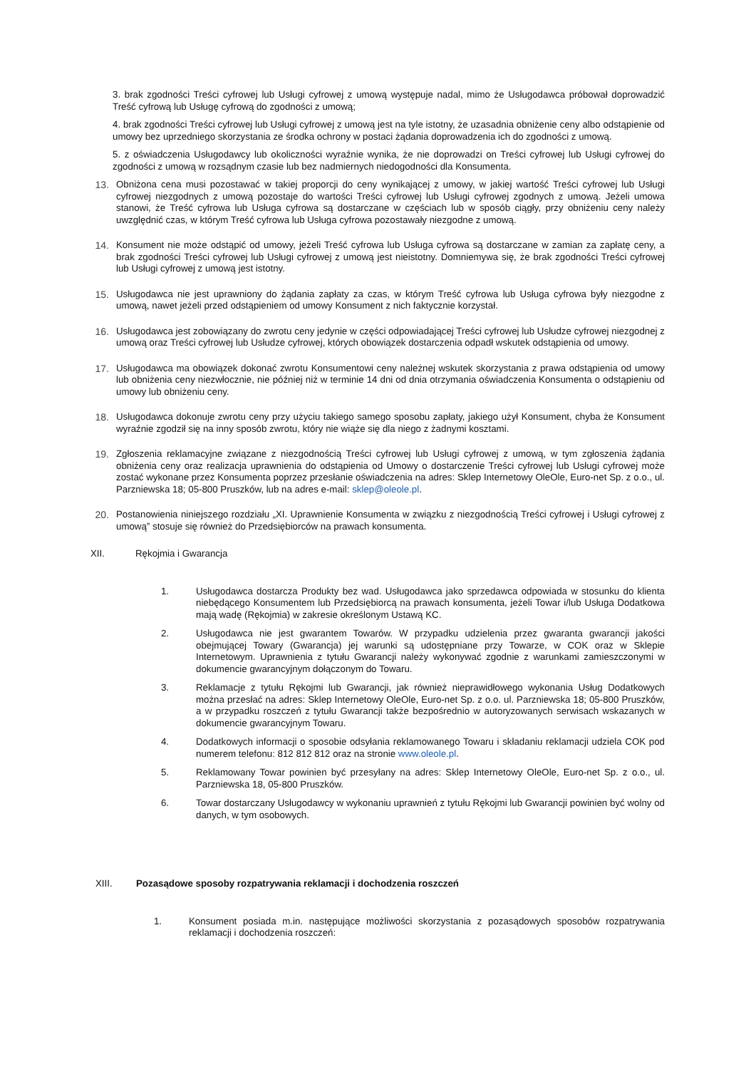3. brak zgodności Treści cyfrowej lub Usługi cyfrowej z umową występuje nadal, mimo że Usługodawca próbował doprowadzić Treść cyfrową lub Usługę cyfrową do zgodności z umową;
4. brak zgodności Treści cyfrowej lub Usługi cyfrowej z umową jest na tyle istotny, że uzasadnia obniżenie ceny albo odstąpienie od umowy bez uprzedniego skorzystania ze środka ochrony w postaci żądania doprowadzenia ich do zgodności z umową.
5. z oświadczenia Usługodawcy lub okoliczności wyraźnie wynika, że nie doprowadzi on Treści cyfrowej lub Usługi cyfrowej do zgodności z umową w rozsądnym czasie lub bez nadmiernych niedogodności dla Konsumenta.
13. Obniżona cena musi pozostawać w takiej proporcji do ceny wynikającej z umowy, w jakiej wartość Treści cyfrowej lub Usługi cyfrowej niezgodnych z umową pozostaje do wartości Treści cyfrowej lub Usługi cyfrowej zgodnych z umową. Jeżeli umowa stanowi, że Treść cyfrowa lub Usługa cyfrowa są dostarczane w częściach lub w sposób ciągły, przy obniżeniu ceny należy uwzględnić czas, w którym Treść cyfrowa lub Usługa cyfrowa pozostawały niezgodne z umową.
14. Konsument nie może odstąpić od umowy, jeżeli Treść cyfrowa lub Usługa cyfrowa są dostarczane w zamian za zapłatę ceny, a brak zgodności Treści cyfrowej lub Usługi cyfrowej z umową jest nieistotny. Domniemywa się, że brak zgodności Treści cyfrowej lub Usługi cyfrowej z umową jest istotny.
15. Usługodawca nie jest uprawniony do żądania zapłaty za czas, w którym Treść cyfrowa lub Usługa cyfrowa były niezgodne z umową, nawet jeżeli przed odstąpieniem od umowy Konsument z nich faktycznie korzystał.
16. Usługodawca jest zobowiązany do zwrotu ceny jedynie w części odpowiadającej Treści cyfrowej lub Usłudze cyfrowej niezgodnej z umową oraz Treści cyfrowej lub Usłudze cyfrowej, których obowiązek dostarczenia odpadł wskutek odstąpienia od umowy.
17. Usługodawca ma obowiązek dokonać zwrotu Konsumentowi ceny należnej wskutek skorzystania z prawa odstąpienia od umowy lub obniżenia ceny niezwłocznie, nie później niż w terminie 14 dni od dnia otrzymania oświadczenia Konsumenta o odstąpieniu od umowy lub obniżeniu ceny.
18. Usługodawca dokonuje zwrotu ceny przy użyciu takiego samego sposobu zapłaty, jakiego użył Konsument, chyba że Konsument wyraźnie zgodził się na inny sposób zwrotu, który nie wiąże się dla niego z żadnymi kosztami.
19. Zgłoszenia reklamacyjne związane z niezgodnością Treści cyfrowej lub Usługi cyfrowej z umową, w tym zgłoszenia żądania obniżenia ceny oraz realizacja uprawnienia do odstąpienia od Umowy o dostarczenie Treści cyfrowej lub Usługi cyfrowej może zostać wykonane przez Konsumenta poprzez przesłanie oświadczenia na adres: Sklep Internetowy OleOle, Euro-net Sp. z o.o., ul. Parzniewska 18; 05-800 Pruszków, lub na adres e-mail: sklep@oleole.pl.
20. Postanowienia niniejszego rozdziału „XI. Uprawnienie Konsumenta w związku z niezgodnością Treści cyfrowej i Usługi cyfrowej z umową” stosuje się również do Przedsiębiorców na prawach konsumenta.
XII. Rękojmia i Gwarancja
1. Usługodawca dostarcza Produkty bez wad. Usługodawca jako sprzedawca odpowiada w stosunku do klienta niebędącego Konsumentem lub Przedsiębiorcą na prawach konsumenta, jeżeli Towar i/lub Usługa Dodatkowa mają wadę (Rękojmia) w zakresie określonym Ustawą KC.
2. Usługodawca nie jest gwarantem Towarów. W przypadku udzielenia przez gwaranta gwarancji jakości obejmującej Towary (Gwarancja) jej warunki są udostępniane przy Towarze, w COK oraz w Sklepie Internetowym. Uprawnienia z tytułu Gwarancji należy wykonywać zgodnie z warunkami zamieszczonymi w dokumencie gwarancyjnym dołączonym do Towaru.
3. Reklamacje z tytułu Rękojmi lub Gwarancji, jak również nieprawidłowego wykonania Usług Dodatkowych można przesłać na adres: Sklep Internetowy OleOle, Euro-net Sp. z o.o. ul. Parzniewska 18; 05-800 Pruszków, a w przypadku roszczeń z tytułu Gwarancji także bezpośrednio w autoryzowanych serwisach wskazanych w dokumencie gwarancyjnym Towaru.
4. Dodatkowych informacji o sposobie odsyłania reklamowanego Towaru i składaniu reklamacji udziela COK pod numerem telefonu: 812 812 812 oraz na stronie www.oleole.pl.
5. Reklamowany Towar powinien być przesyłany na adres: Sklep Internetowy OleOle, Euro-net Sp. z o.o., ul. Parzniewska 18, 05-800 Pruszków.
6. Towar dostarczany Usługodawcy w wykonaniu uprawnień z tytułu Rękojmi lub Gwarancji powinien być wolny od danych, w tym osobowych.
XIII. Pozasądowe sposoby rozpatrywania reklamacji i dochodzenia roszczeń
1. Konsument posiada m.in. następujące możliwości skorzystania z pozasądowych sposobów rozpatrywania reklamacji i dochodzenia roszczeń: